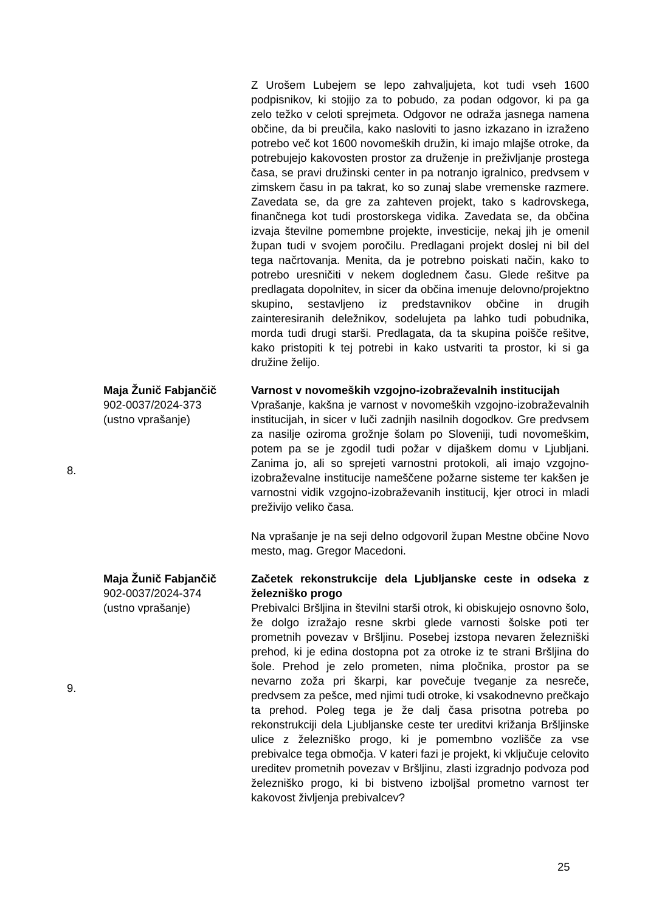| | | Z Urošem Lubejem se lepo zahvaljujeta, kot tudi vseh 1600 podpisnikov, ki stojijo za to pobudo, za podan odgovor, ki pa ga zelo težko v celoti sprejmeta. Odgovor ne odraža jasnega namena občine, da bi preučila, kako nasloviti to jasno izkazano in izraženo potrebo več kot 1600 novomeških družin, ki imajo mlajše otroke, da potrebujejo kakovosten prostor za druženje in preživljanje prostega časa, se pravi družinski center in pa notranjo igralnico, predvsem v zimskem času in pa takrat, ko so zunaj slabe vremenske razmere. Zavedata se, da gre za zahteven projekt, tako s kadrovskega, finančnega kot tudi prostorskega vidika. Zavedata se, da občina izvaja številne pomembne projekte, investicije, nekaj jih je omenil župan tudi v svojem poročilu. Predlagani projekt doslej ni bil del tega načrtovanja. Menita, da je potrebno poiskati način, kako to potrebo uresničiti v nekem doglednem času. Glede rešitve pa predlagata dopolnitev, in sicer da občina imenuje delovno/projektno skupino, sestavljeno iz predstavnikov občine in drugih zainteresiranih deležnikov, sodelujeta pa lahko tudi pobudnika, morda tudi drugi starši. Predlagata, da ta skupina poišče rešitve, kako pristopiti k tej potrebi in kako ustvariti ta prostor, ki si ga družine želijo. |
| 8. | Maja Žunič Fabjančič 902-0037/2024-373 (ustno vprašanje) | Varnost v novomeških vzgojno-izobraževalnih institucijah Vprašanje, kakšna je varnost v novomeških vzgojno-izobraževalnih institucijah, in sicer v luči zadnjih nasilnih dogodkov. Gre predvsem za nasilje oziroma grožnje šolam po Sloveniji, tudi novomeškim, potem pa se je zgodil tudi požar v dijaškem domu v Ljubljani. Zanima jo, ali so sprejeti varnostni protokoli, ali imajo vzgojno-izobraževalne institucije nameščene požarne sisteme ter kakšen je varnostni vidik vzgojno-izobraževanih institucij, kjer otroci in mladi preživijo veliko časa. Na vprašanje je na seji delno odgovoril župan Mestne občine Novo mesto, mag. Gregor Macedoni. |
| 9. | Maja Žunič Fabjančič 902-0037/2024-374 (ustno vprašanje) | Začetek rekonstrukcije dela Ljubljanske ceste in odseka z železniško progo Prebivalci Bršljina in številni starši otrok, ki obiskujejo osnovno šolo, že dolgo izražajo resne skrbi glede varnosti šolske poti ter prometnih povezav v Bršljinu. Posebej izstopa nevaren železniški prehod, ki je edina dostopna pot za otroke iz te strani Bršljina do šole. Prehod je zelo prometen, nima pločnika, prostor pa se nevarno zoža pri škarpi, kar povečuje tveganje za nesreče, predvsem za pešce, med njimi tudi otroke, ki vsakodnevno prečkajo ta prehod. Poleg tega je že dalj časa prisotna potreba po rekonstrukciji dela Ljubljanske ceste ter ureditvi križanja Bršljinske ulice z železniško progo, ki je pomembno vozlišče za vse prebivalce tega območja. V kateri fazi je projekt, ki vključuje celovito ureditev prometnih povezav v Bršljinu, zlasti izgradnjo podvoza pod železniško progo, ki bi bistveno izboljšal prometno varnost ter kakovost življenja prebivalcev? |
25